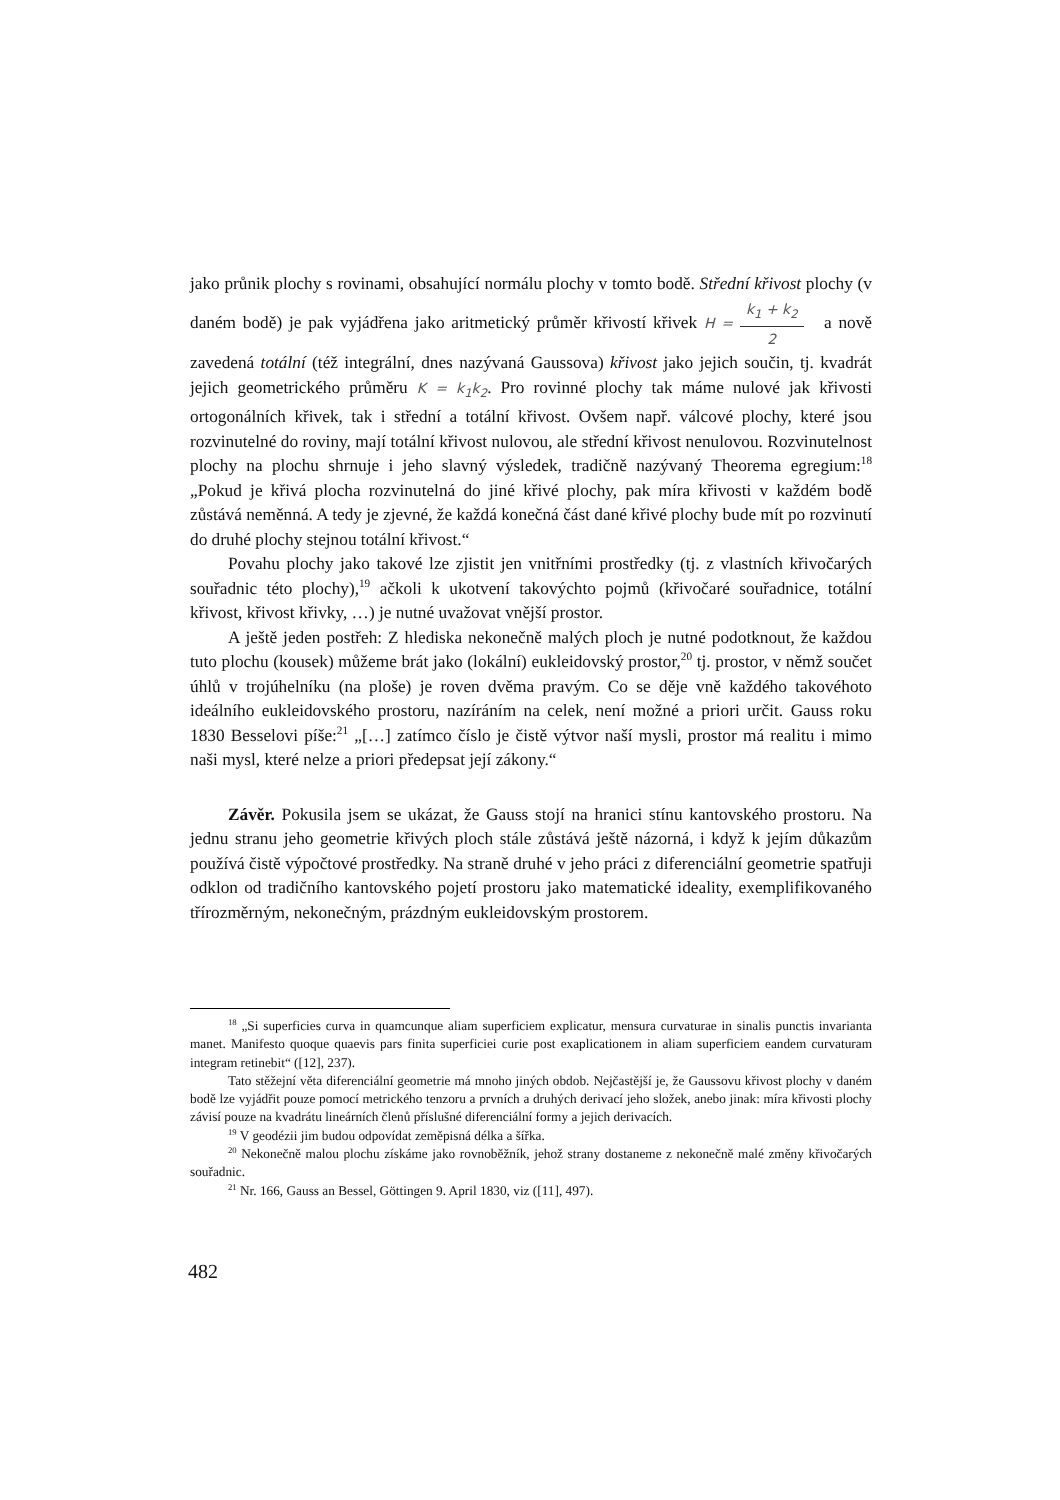jako průnik plochy s rovinami, obsahující normálu plochy v tomto bodě. Střední křivost plochy (v daném bodě) je pak vyjádřena jako aritmetický průměr křivostí křivek H = k<sub>1</sub> + k<sub>2</sub> 2 a nově zavedená totální (též integrální, dnes nazývaná Gaussova) křivost jako jejich součin, tj. kvadrát jejich geometrického průměru K = k<sub>1</sub>k<sub>2</sub>. Pro rovinné plochy tak máme nulové jak křivosti ortogonálních křivek, tak i střední a totální křivost. Ovšem např. válcové plochy, které jsou rozvinutelné do roviny, mají totální křivost nulovou, ale střední křivost nenulovou. Rozvinutelnost plochy na plochu shrnuje i jeho slavný výsledek, tradičně nazývaný Theorema egregium:<sup>18</sup> „Pokud je křivá plocha rozvinutelná do jiné křivé plochy, pak míra křivosti v každém bodě zůstává neměnná. A tedy je zjevné, že každá konečná část dané křivé plochy bude mít po rozvinutí do druhé plochy stejnou totální křivost.“
Povahu plochy jako takové lze zjistit jen vnitřními prostředky (tj. z vlastních křivočarých souřadnic této plochy),<sup>19</sup> ačkoli k ukotvení takovýchto pojmů (křivočaré souřadnice, totální křivost, křivost křivky, …) je nutné uvažovat vnější prostor.
A ještě jeden postřeh: Z hlediska nekonečně malých ploch je nutné podotknout, že každou tuto plochu (kousek) můžeme brát jako (lokální) eukleidovský prostor,<sup>20</sup> tj. prostor, v němž součet úhlů v trojúhelníku (na ploše) je roven dvěma pravým. Co se děje vně každého takovéhoto ideálního eukleidovského prostoru, nazíráním na celek, není možné a priori určit. Gauss roku 1830 Besselovi píše:<sup>21</sup> „[…] zatímco číslo je čistě výtvor naší mysli, prostor má realitu i mimo naši mysl, které nelze a priori předepsat její zákony.“
Závěr. Pokusila jsem se ukázat, že Gauss stojí na hranici stínu kantovského prostoru. Na jednu stranu jeho geometrie křivých ploch stále zůstává ještě názorná, i když k jejím důkazům používá čistě výpočtové prostředky. Na straně druhé v jeho práci z diferenciální geometrie spatřuji odklon od tradičního kantovského pojetí prostoru jako matematické ideality, exemplifikovaného třírozměrným, nekonečným, prázdným eukleidovským prostorem.
<sup>18</sup> „Si superficies curva in quamcunque aliam superficiem explicatur, mensura curvaturae in sinalis punctis invarianta manet. Manifesto quoque quaevis pars finita superficiei curie post exaplicationem in aliam superficiem eandem curvaturam integram retinebit“ ([12], 237).
Tato stěžejní věta diferenciální geometrie má mnoho jiných obdob. Nejčastější je, že Gaussovu křivost plochy v daném bodě lze vyjádřit pouze pomocí metrického tenzoru a prvních a druhých derivací jeho složek, anebo jinak: míra křivosti plochy závisí pouze na kvadrátu lineárních členů příslušné diferenciální formy a jejich derivacích.
<sup>19</sup> V geodézii jim budou odpovídat zeměpisná délka a šířka.
<sup>20</sup> Nekonečně malou plochu získáme jako rovnoběžník, jehož strany dostaneme z nekonečně malé změny křivočarých souřadnic.
<sup>21</sup> Nr. 166, Gauss an Bessel, Göttingen 9. April 1830, viz ([11], 497).
482